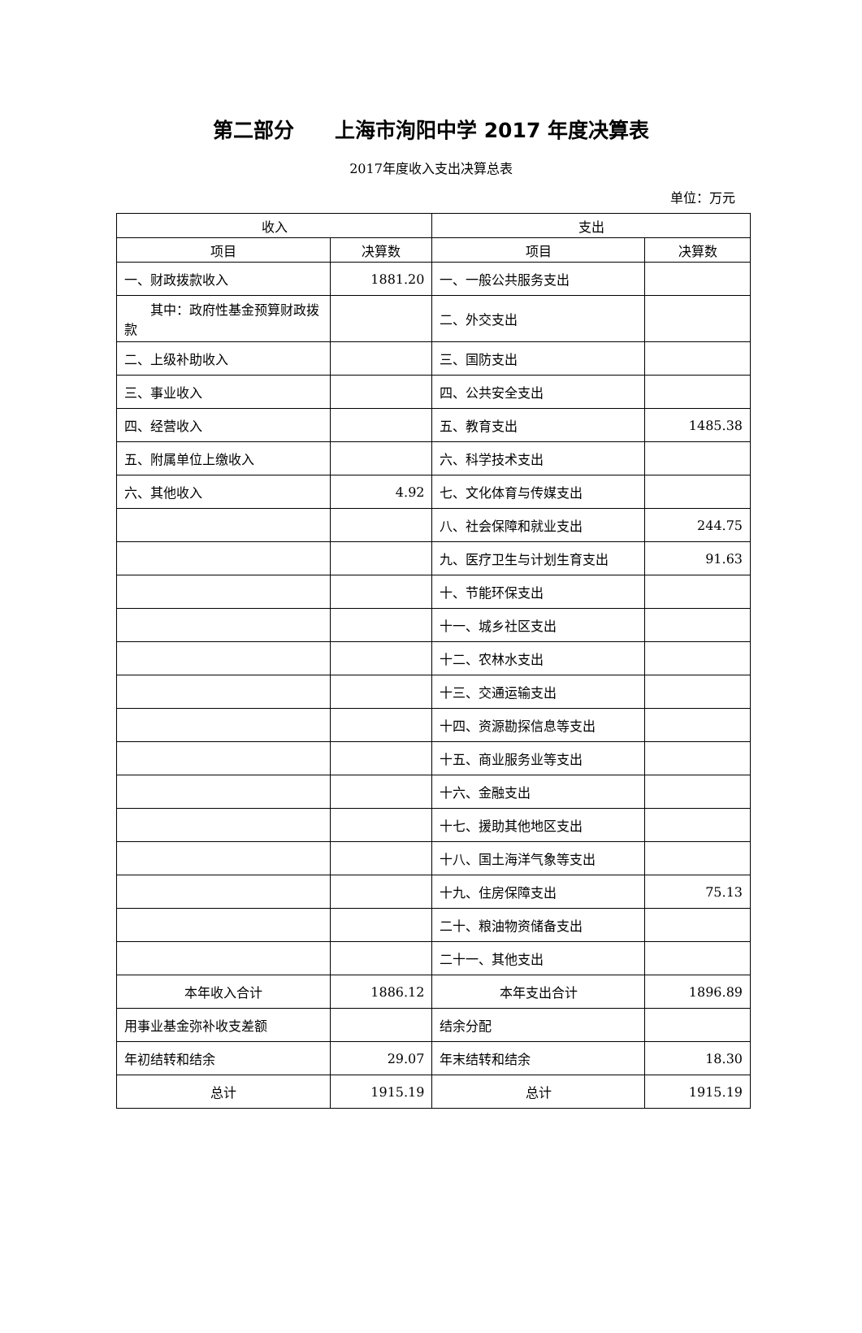第二部分　　上海市洵阳中学 2017 年度决算表
2017年度收入支出决算总表
单位：万元
| 收入 | | 支出 | |
| --- | --- | --- | --- |
| 项目 | 决算数 | 项目 | 决算数 |
| 一、财政拨款收入 | 1881.20 | 一、一般公共服务支出 | |
| 其中：政府性基金预算财政拨款 | | 二、外交支出 | |
| 二、上级补助收入 | | 三、国防支出 | |
| 三、事业收入 | | 四、公共安全支出 | |
| 四、经营收入 | | 五、教育支出 | 1485.38 |
| 五、附属单位上缴收入 | | 六、科学技术支出 | |
| 六、其他收入 | 4.92 | 七、文化体育与传媒支出 | |
| | | 八、社会保障和就业支出 | 244.75 |
| | | 九、医疗卫生与计划生育支出 | 91.63 |
| | | 十、节能环保支出 | |
| | | 十一、城乡社区支出 | |
| | | 十二、农林水支出 | |
| | | 十三、交通运输支出 | |
| | | 十四、资源勘探信息等支出 | |
| | | 十五、商业服务业等支出 | |
| | | 十六、金融支出 | |
| | | 十七、援助其他地区支出 | |
| | | 十八、国土海洋气象等支出 | |
| | | 十九、住房保障支出 | 75.13 |
| | | 二十、粮油物资储备支出 | |
| | | 二十一、其他支出 | |
| 本年收入合计 | 1886.12 | 本年支出合计 | 1896.89 |
| 用事业基金弥补收支差额 | | 结余分配 | |
| 年初结转和结余 | 29.07 | 年末结转和结余 | 18.30 |
| 总计 | 1915.19 | 总计 | 1915.19 |